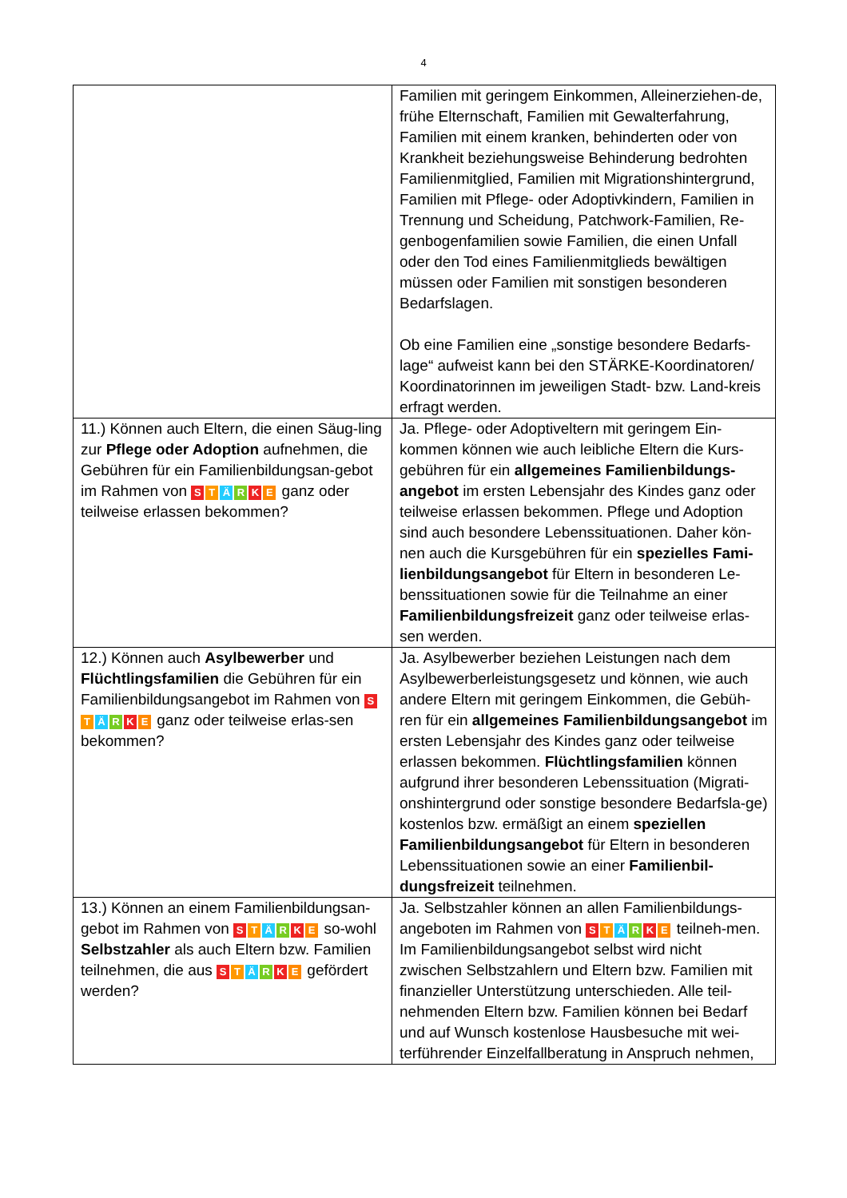4
| | Familien mit geringem Einkommen, Alleinerziehen-de, frühe Elternschaft, Familien mit Gewalterfahrung, Familien mit einem kranken, behinderten oder von Krankheit beziehungsweise Behinderung bedrohten Familienmitglied, Familien mit Migrationshintergrund, Familien mit Pflege- oder Adoptivkindern, Familien in Trennung und Scheidung, Patchwork-Familien, Re-genbogenfamilien sowie Familien, die einen Unfall oder den Tod eines Familienmitglieds bewältigen müssen oder Familien mit sonstigen besonderen Bedarfslagen. Ob eine Familien eine „sonstige besondere Bedarfs-lage“ aufweist kann bei den STÄRKE-Koordinatoren/ Koordinatorinnen im jeweiligen Stadt- bzw. Land-kreis erfragt werden. |
| 11.) Können auch Eltern, die einen Säug-ling zur Pflege oder Adoption aufnehmen, die Gebühren für ein Familienbildungsan-gebot im Rahmen von S T Ä R K E ganz oder teilweise erlassen bekommen? | Ja. Pflege- oder Adoptiveltern mit geringem Ein-kommen können wie auch leibliche Eltern die Kurs-gebühren für ein allgemeines Familienbildungs-angebot im ersten Lebensjahr des Kindes ganz oder teilweise erlassen bekommen. Pflege und Adoption sind auch besondere Lebenssituationen. Daher kön-nen auch die Kursgebühren für ein spezielles Fami-lienbildungsangebot für Eltern in besonderen Le-benssituationen sowie für die Teilnahme an einer Familienbildungsfreizeit ganz oder teilweise erlas-sen werden. |
| 12.) Können auch Asylbewerber und Flüchtlingsfamilien die Gebühren für ein Familienbildungsangebot im Rahmen von S T Ä R K E ganz oder teilweise erlas-sen bekommen? | Ja. Asylbewerber beziehen Leistungen nach dem Asylbewerberleistungsgesetz und können, wie auch andere Eltern mit geringem Einkommen, die Gebüh-ren für ein allgemeines Familienbildungsangebot im ersten Lebensjahr des Kindes ganz oder teilweise erlassen bekommen. Flüchtlingsfamilien können aufgrund ihrer besonderen Lebenssituation (Migrati-onshintergrund oder sonstige besondere Bedarfsla-ge) kostenlos bzw. ermäßigt an einem speziellen Familienbildungsangebot für Eltern in besonderen Lebenssituationen sowie an einer Familienbil-dungsfreizeit teilnehmen. |
| 13.) Können an einem Familienbildungsan-gebot im Rahmen von S T Ä R K E so-wohl Selbstzahler als auch Eltern bzw. Familien teilnehmen, die aus S T Ä R K E gefördert werden? | Ja. Selbstzahler können an allen Familienbildungs-angeboten im Rahmen von S T Ä R K E teilneh-men. Im Familienbildungsangebot selbst wird nicht zwischen Selbstzahlern und Eltern bzw. Familien mit finanzieller Unterstützung unterschieden. Alle teil-nehmenden Eltern bzw. Familien können bei Bedarf und auf Wunsch kostenlose Hausbesuche mit wei-terführender Einzelfallberatung in Anspruch nehmen, |